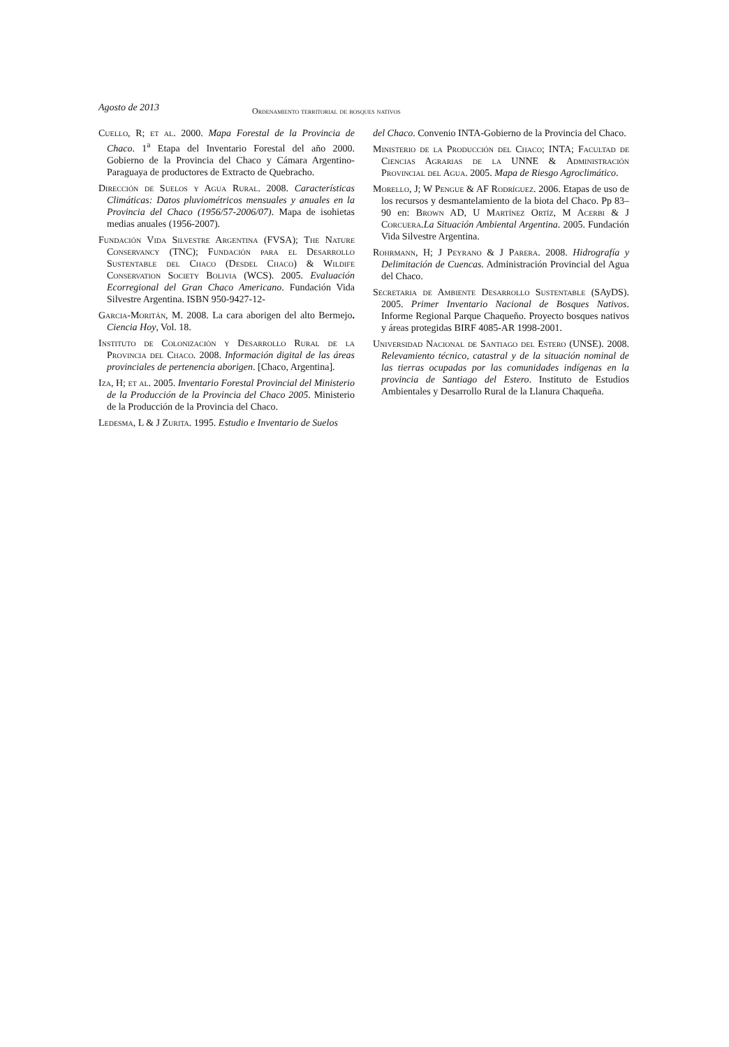Agosto de 2013 Ordenamiento territorial de bosques nativos
Cuello, R; et al. 2000. Mapa Forestal de la Provincia de Chaco. 1<sup>a</sup> Etapa del Inventario Forestal del año 2000. Gobierno de la Provincia del Chaco y Cámara Argentino-Paraguaya de productores de Extracto de Quebracho.
Dirección de Suelos y Agua Rural. 2008. Características Climáticas: Datos pluviométricos mensuales y anuales en la Provincia del Chaco (1956/57-2006/07). Mapa de isohietas medias anuales (1956-2007).
Fundación Vida Silvestre Argentina (FVSA); The Nature Conservancy (TNC); Fundación para el Desarrollo Sustentable del Chaco (Desdel Chaco) & Wildife Conservation Society Bolivia (WCS). 2005. Evaluación Ecorregional del Gran Chaco Americano. Fundación Vida Silvestre Argentina. ISBN 950-9427-12-
Garcia-Moritán, M. 2008. La cara aborigen del alto Bermejo. Ciencia Hoy, Vol. 18.
Instituto de Colonización y Desarrollo Rural de la Provincia del Chaco. 2008. Información digital de las áreas provinciales de pertenencia aborigen. [Chaco, Argentina].
Iza, H; et al. 2005. Inventario Forestal Provincial del Ministerio de la Producción de la Provincia del Chaco 2005. Ministerio de la Producción de la Provincia del Chaco.
Ledesma, L & J Zurita. 1995. Estudio e Inventario de Suelos
del Chaco. Convenio INTA-Gobierno de la Provincia del Chaco.
Ministerio de la Producción del Chaco; INTA; Facultad de Ciencias Agrarias de la UNNE & Administración Provincial del Agua. 2005. Mapa de Riesgo Agroclimático.
Morello, J; W Pengue & AF Rodríguez. 2006. Etapas de uso de los recursos y desmantelamiento de la biota del Chaco. Pp 83–90 en: Brown AD, U Martínez Ortíz, M Acerbi & J Corcuera. La Situación Ambiental Argentina. 2005. Fundación Vida Silvestre Argentina.
Rohrmann, H; J Peyrano & J Parera. 2008. Hidrografía y Delimitación de Cuencas. Administración Provincial del Agua del Chaco.
Secretaria de Ambiente Desarrollo Sustentable (SAyDS). 2005. Primer Inventario Nacional de Bosques Nativos. Informe Regional Parque Chaqueño. Proyecto bosques nativos y áreas protegidas BIRF 4085-AR 1998-2001.
Universidad Nacional de Santiago del Estero (UNSE). 2008. Relevamiento técnico, catastral y de la situación nominal de las tierras ocupadas por las comunidades indígenas en la provincia de Santiago del Estero. Instituto de Estudios Ambientales y Desarrollo Rural de la Llanura Chaqueña.